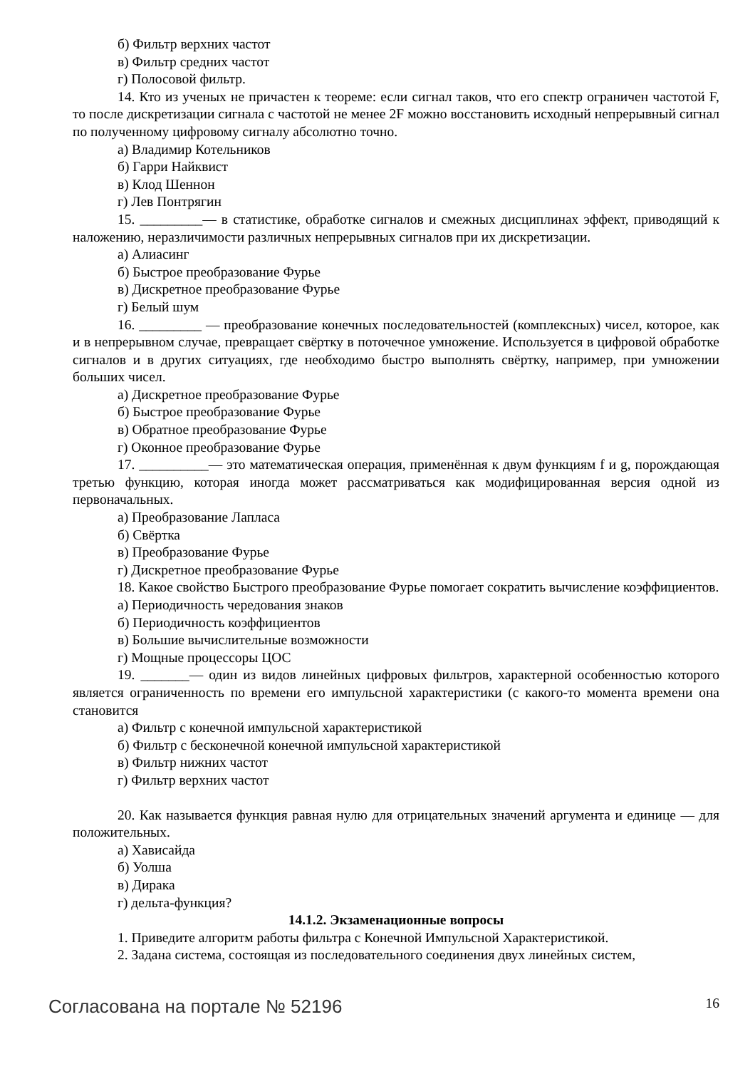б) Фильтр верхних частот
в) Фильтр средних частот
г) Полосовой фильтр.
14. Кто из ученых не причастен к теореме: если сигнал таков, что его спектр ограничен частотой F, то после дискретизации сигнала с частотой не менее 2F можно восстановить исходный непрерывный сигнал по полученному цифровому сигналу абсолютно точно.
а) Владимир Котельников
б) Гарри Найквист
в) Клод Шеннон
г) Лев Понтрягин
15. _________— в статистике, обработке сигналов и смежных дисциплинах эффект, приводящий к наложению, неразличимости различных непрерывных сигналов при их дискретизации.
а) Алиасинг
б) Быстрое преобразование Фурье
в) Дискретное преобразование Фурье
г) Белый шум
16. _________ — преобразование конечных последовательностей (комплексных) чисел, которое, как и в непрерывном случае, превращает свёртку в поточечное умножение. Используется в цифровой обработке сигналов и в других ситуациях, где необходимо быстро выполнять свёртку, например, при умножении больших чисел.
а) Дискретное преобразование Фурье
б) Быстрое преобразование Фурье
в) Обратное преобразование Фурье
г) Оконное преобразование Фурье
17. __________— это математическая операция, применённая к двум функциям f и g, порождающая третью функцию, которая иногда может рассматриваться как модифицированная версия одной из первоначальных.
а) Преобразование Лапласа
б) Свёртка
в) Преобразование Фурье
г) Дискретное преобразование Фурье
18. Какое свойство Быстрого преобразование Фурье помогает сократить вычисление коэффициентов.
а) Периодичность чередования знаков
б) Периодичность коэффициентов
в) Большие вычислительные возможности
г) Мощные процессоры ЦОС
19. _______— один из видов линейных цифровых фильтров, характерной особенностью которого является ограниченность по времени его импульсной характеристики (с какого-то момента времени она становится
а) Фильтр с конечной импульсной характеристикой
б) Фильтр с бесконечной конечной импульсной характеристикой
в) Фильтр нижних частот
г) Фильтр верхних частот
20. Как называется функция равная нулю для отрицательных значений аргумента и единице — для положительных.
а) Хависайда
б) Уолша
в) Дирака
г) дельта-функция?
14.1.2. Экзаменационные вопросы
1. Приведите алгоритм работы фильтра с Конечной Импульсной Характеристикой.
2. Задана система, состоящая из последовательного соединения двух линейных систем,
Согласована на портале № 52196 16